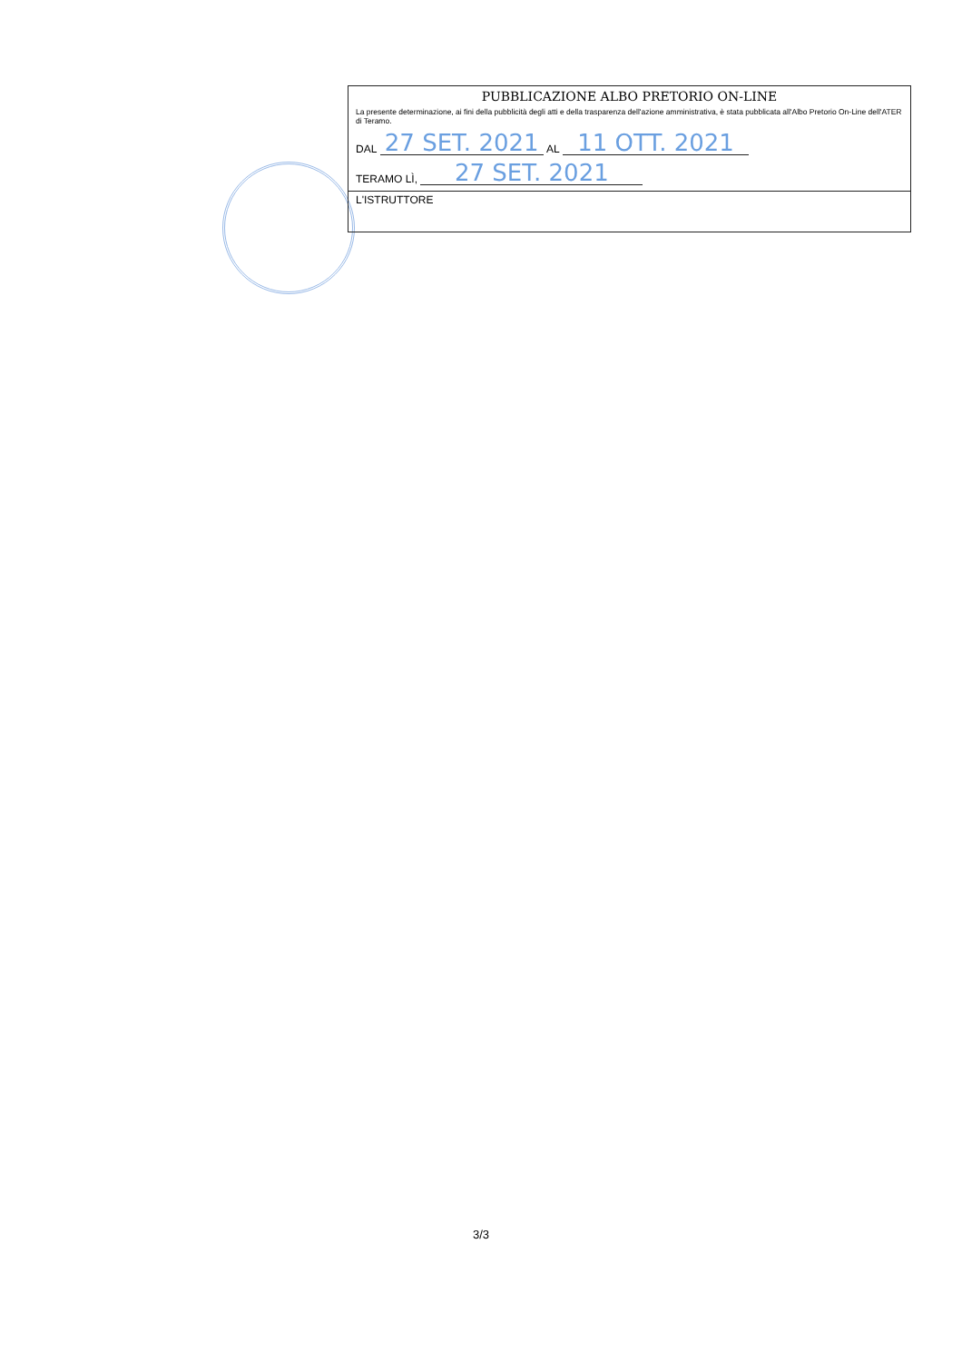PUBBLICAZIONE ALBO PRETORIO ON-LINE
La presente determinazione, ai fini della pubblicità degli atti e della trasparenza dell'azione amministrativa, è stata pubblicata all'Albo Pretorio On-Line dell'ATER di Teramo.
DAL 27 SET. 2021 AL 11 OTT. 2021
TERAMO LÌ, 27 SET. 2021
L'ISTRUTTORE
3/3